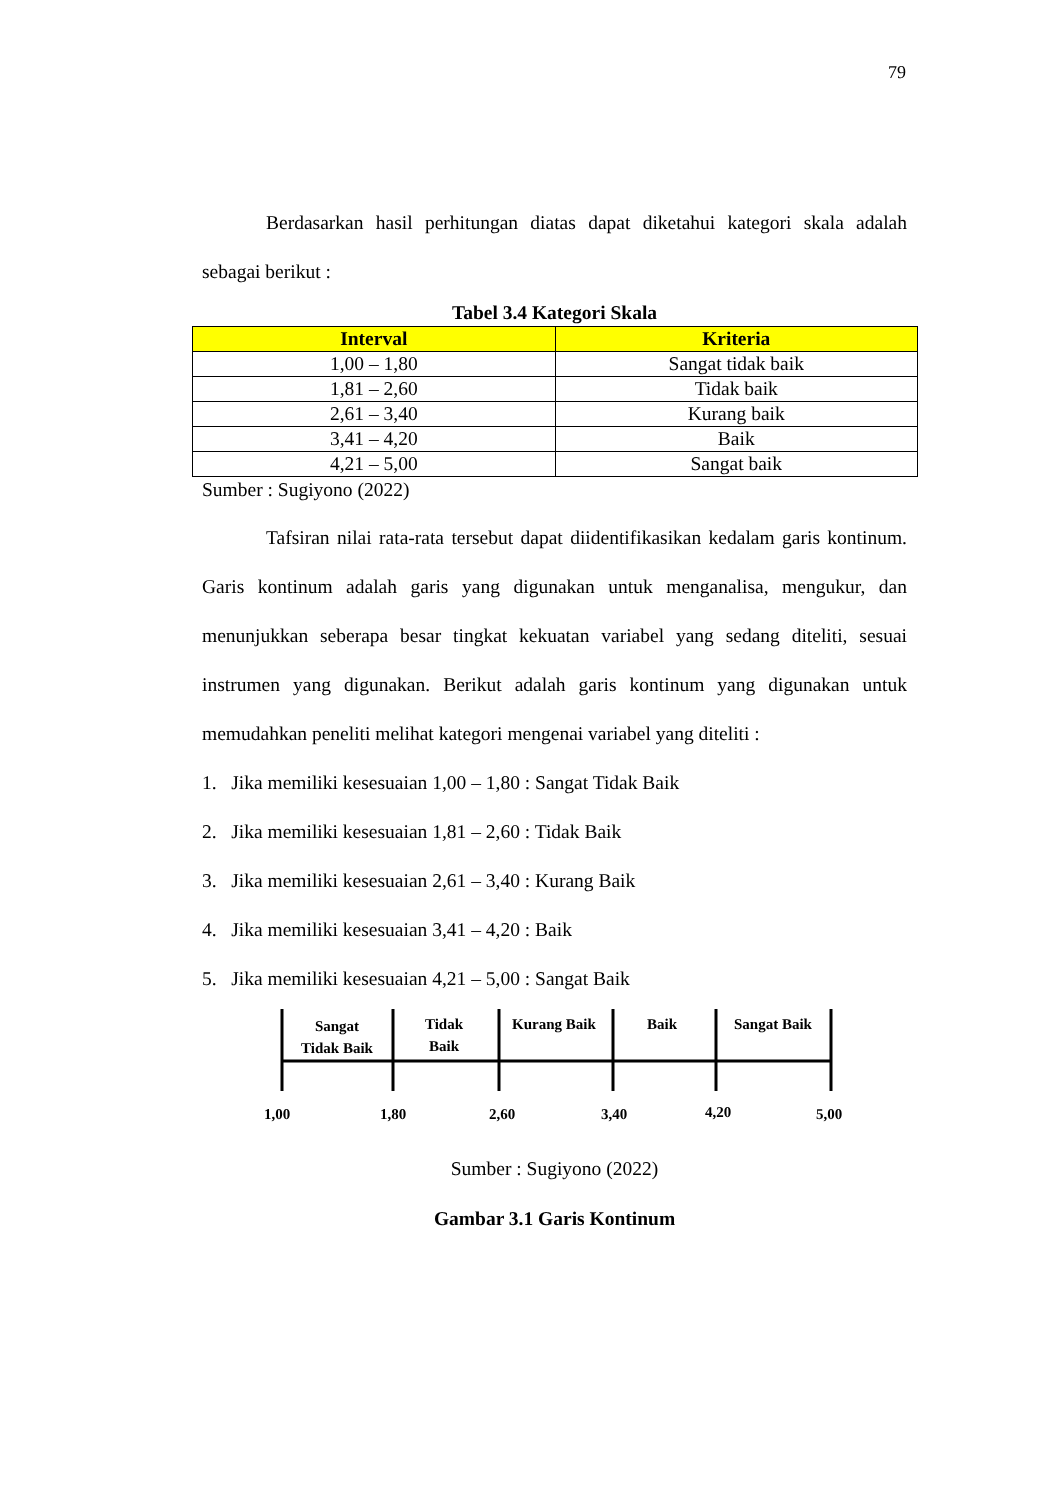79
Berdasarkan hasil perhitungan diatas dapat diketahui kategori skala adalah sebagai berikut :
Tabel 3.4 Kategori Skala
| Interval | Kriteria |
| --- | --- |
| 1,00 – 1,80 | Sangat tidak baik |
| 1,81 – 2,60 | Tidak baik |
| 2,61 – 3,40 | Kurang baik |
| 3,41 – 4,20 | Baik |
| 4,21 – 5,00 | Sangat baik |
Sumber : Sugiyono (2022)
Tafsiran nilai rata-rata tersebut dapat diidentifikasikan kedalam garis kontinum. Garis kontinum adalah garis yang digunakan untuk menganalisa, mengukur, dan menunjukkan seberapa besar tingkat kekuatan variabel yang sedang diteliti, sesuai instrumen yang digunakan. Berikut adalah garis kontinum yang digunakan untuk memudahkan peneliti melihat kategori mengenai variabel yang diteliti :
1. Jika memiliki kesesuaian 1,00 – 1,80 : Sangat Tidak Baik
2. Jika memiliki kesesuaian 1,81 – 2,60 : Tidak Baik
3. Jika memiliki kesesuaian 2,61 – 3,40 : Kurang Baik
4. Jika memiliki kesesuaian 3,41 – 4,20 : Baik
5. Jika memiliki kesesuaian 4,21 – 5,00 : Sangat Baik
Sangat
Tidak Baik
Tidak
Baik
Kurang Baik
Baik
Sangat Baik
1,00
1,80
2,60
3,40
4,20
5,00
Sumber : Sugiyono (2022)
Gambar 3.1 Garis Kontinum